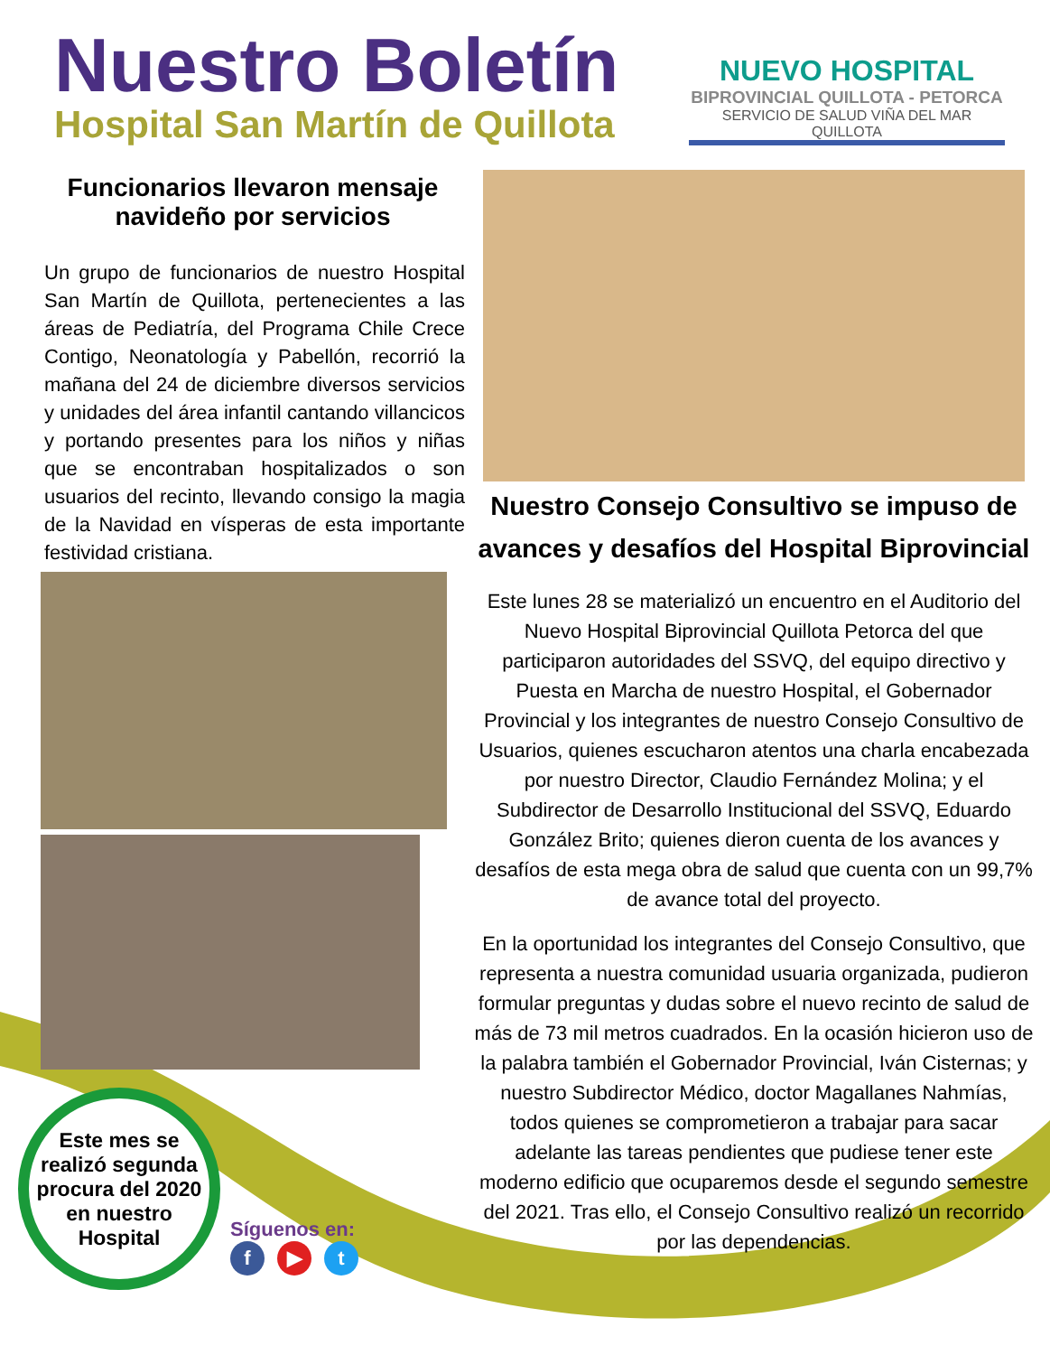Nuestro Boletín
Hospital San Martín de Quillota
NUEVO HOSPITAL
BIPROVINCIAL QUILLOTA - PETORCA
SERVICIO DE SALUD VIÑA DEL MAR QUILLOTA
Funcionarios llevaron mensaje navideño por servicios
Un grupo de funcionarios de nuestro Hospital San Martín de Quillota, pertenecientes a las áreas de Pediatría, del Programa Chile Crece Contigo, Neonatología y Pabellón, recorrió la mañana del 24 de diciembre diversos servicios y unidades del área infantil cantando villancicos y portando presentes para los niños y niñas que se encontraban hospitalizados o son usuarios del recinto, llevando consigo la magia de la Navidad en vísperas de esta importante festividad cristiana.
Este mes se realizó segunda procura del 2020 en nuestro Hospital
Síguenos en:
f ▶ t
Nuestro Consejo Consultivo se impuso de avances y desafíos del Hospital Biprovincial
Este lunes 28 se materializó un encuentro en el Auditorio del Nuevo Hospital Biprovincial Quillota Petorca del que participaron autoridades del SSVQ, del equipo directivo y Puesta en Marcha de nuestro Hospital, el Gobernador Provincial y los integrantes de nuestro Consejo Consultivo de Usuarios, quienes escucharon atentos una charla encabezada por nuestro Director, Claudio Fernández Molina; y el Subdirector de Desarrollo Institucional del SSVQ, Eduardo González Brito; quienes dieron cuenta de los avances y desafíos de esta mega obra de salud que cuenta con un 99,7% de avance total del proyecto.
En la oportunidad los integrantes del Consejo Consultivo, que representa a nuestra comunidad usuaria organizada, pudieron formular preguntas y dudas sobre el nuevo recinto de salud de más de 73 mil metros cuadrados. En la ocasión hicieron uso de la palabra también el Gobernador Provincial, Iván Cisternas; y nuestro Subdirector Médico, doctor Magallanes Nahmías, todos quienes se comprometieron a trabajar para sacar adelante las tareas pendientes que pudiese tener este moderno edificio que ocuparemos desde el segundo semestre del 2021. Tras ello, el Consejo Consultivo realizó un recorrido por las dependencias.